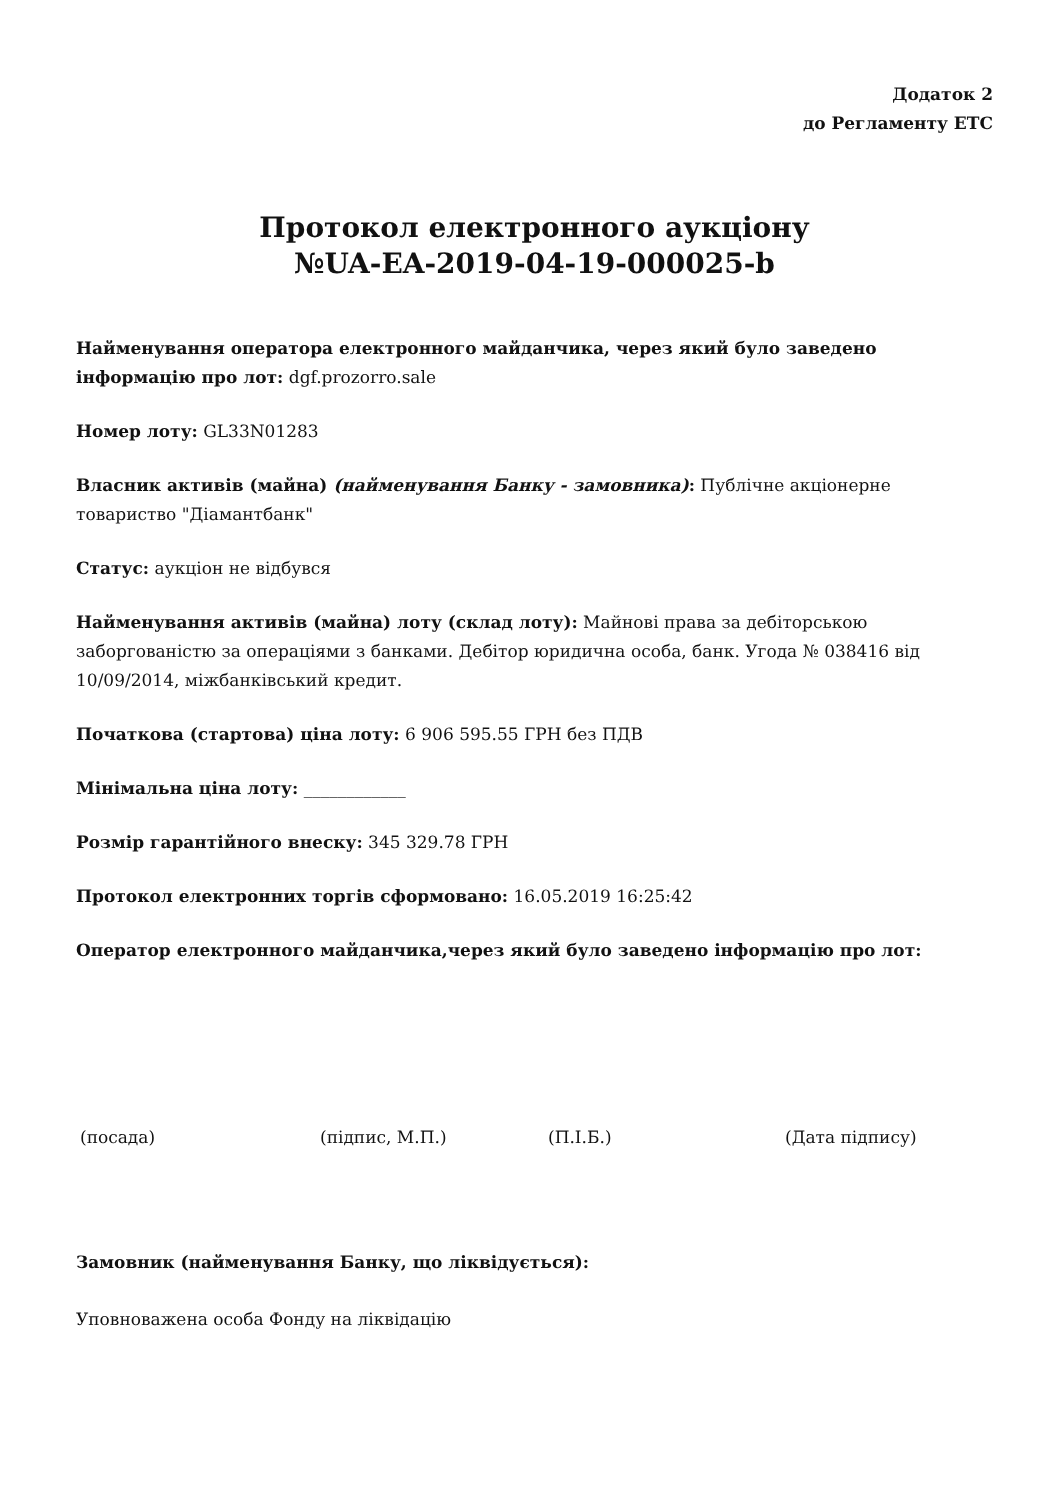Додаток 2
до Регламенту ЕТС
Протокол електронного аукціону
№UA-EA-2019-04-19-000025-b
Найменування оператора електронного майданчика, через який було заведено інформацію про лот: dgf.prozorro.sale
Номер лоту: GL33N01283
Власник активів (майна) (найменування Банку - замовника): Публічне акціонерне товариство "Діамантбанк"
Статус: аукціон не відбувся
Найменування активів (майна) лоту (склад лоту): Майнові права за дебіторською заборгованістю за операціями з банками. Дебітор юридична особа, банк. Угода № 038416 від 10/09/2014, міжбанківський кредит.
Початкова (стартова) ціна лоту: 6 906 595.55 ГРН без ПДВ
Мінімальна ціна лоту: ____________
Розмір гарантійного внеску: 345 329.78 ГРН
Протокол електронних торгів сформовано: 16.05.2019 16:25:42
Оператор електронного майданчика,через який було заведено інформацію про лот:
(посада) (підпис, М.П.) (П.І.Б.) (Дата підпису)
Замовник (найменування Банку, що ліквідується):
Уповноважена особа Фонду на ліквідацію